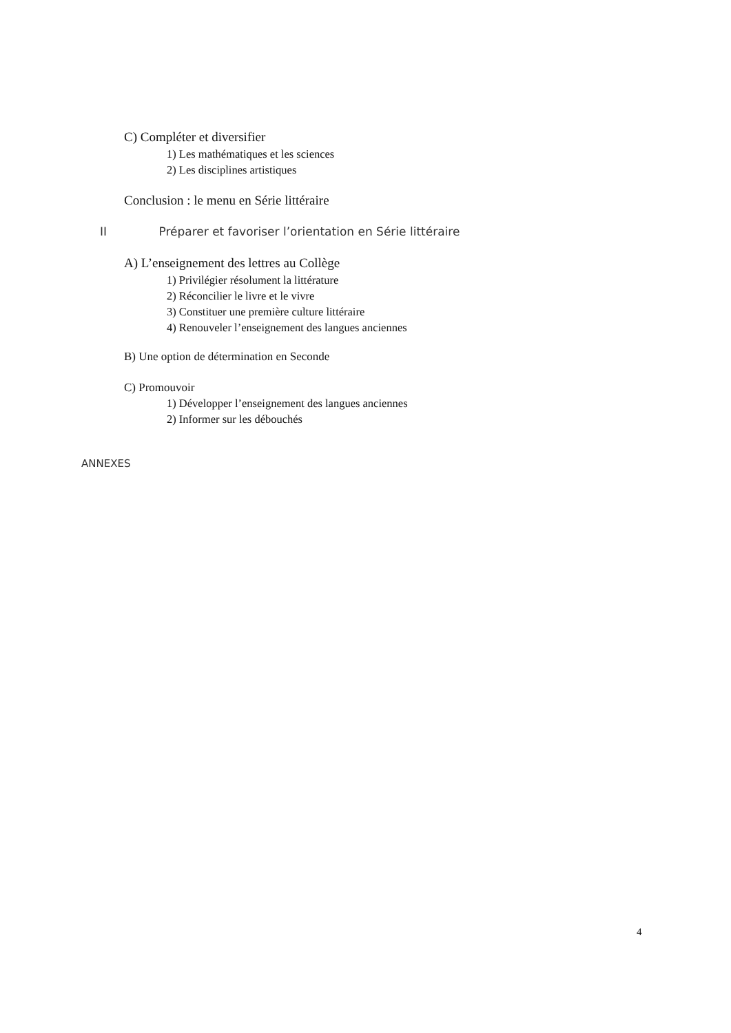C) Compléter et diversifier
1) Les mathématiques et les sciences
2) Les disciplines artistiques
Conclusion : le menu en Série littéraire
II Préparer et favoriser l’orientation en Série littéraire
A) L’enseignement des lettres au Collège
1) Privilégier résolument la littérature
2) Réconcilier le livre et le vivre
3) Constituer une première culture littéraire
4) Renouveler l’enseignement des langues anciennes
B) Une option de détermination en Seconde
C) Promouvoir
1) Développer l’enseignement des langues anciennes
2) Informer sur les débouchés
ANNEXES
4